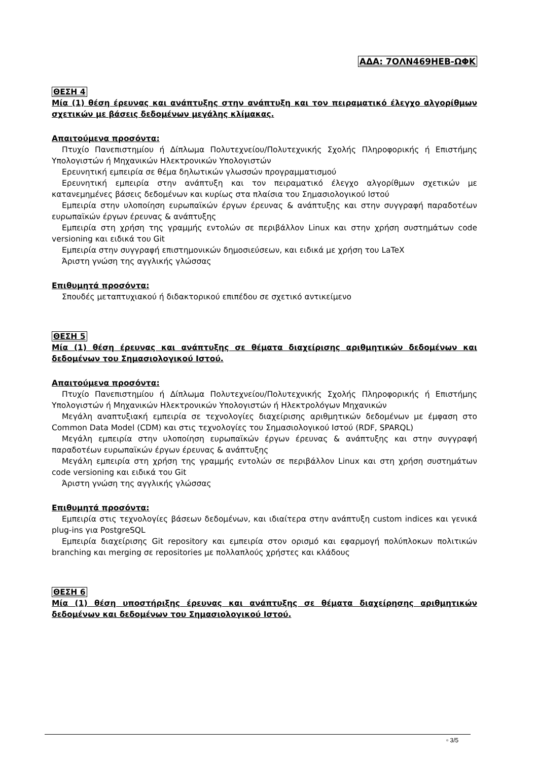ΑΔΑ: 7ΟΛΝ469ΗΕΒ-ΩΦΚ
ΘΕΣΗ 4
Μία (1) θέση έρευνας και ανάπτυξης στην ανάπτυξη και τον πειραματικό έλεγχο αλγορίθμων σχετικών με βάσεις δεδομένων μεγάλης κλίμακας.
Απαιτούμενα προσόντα:
Πτυχίο Πανεπιστημίου ή Δίπλωμα Πολυτεχνείου/Πολυτεχνικής Σχολής Πληροφορικής ή Επιστήμης Υπολογιστών ή Μηχανικών Ηλεκτρονικών Υπολογιστών
Ερευνητική εμπειρία σε θέμα δηλωτικών γλωσσών προγραμματισμού
Ερευνητική εμπειρία στην ανάπτυξη και τον πειραματικό έλεγχο αλγορίθμων σχετικών με κατανεμημένες βάσεις δεδομένων και κυρίως στα πλαίσια του Σημασιολογικού Ιστού
Εμπειρία στην υλοποίηση ευρωπαϊκών έργων έρευνας & ανάπτυξης και στην συγγραφή παραδοτέων ευρωπαϊκών έργων έρευνας & ανάπτυξης
Εμπειρία στη χρήση της γραμμής εντολών σε περιβάλλον Linux και στην χρήση συστημάτων code versioning και ειδικά του Git
Εμπειρία στην συγγραφή επιστημονικών δημοσιεύσεων, και ειδικά με χρήση του LaTeX
Άριστη γνώση της αγγλικής γλώσσας
Επιθυμητά προσόντα:
Σπουδές μεταπτυχιακού ή διδακτορικού επιπέδου σε σχετικό αντικείμενο
ΘΕΣΗ 5
Μία (1) θέση έρευνας και ανάπτυξης σε θέματα διαχείρισης αριθμητικών δεδομένων και δεδομένων του Σημασιολογικού Ιστού.
Απαιτούμενα προσόντα:
Πτυχίο Πανεπιστημίου ή Δίπλωμα Πολυτεχνείου/Πολυτεχνικής Σχολής Πληροφορικής ή Επιστήμης Υπολογιστών ή Μηχανικών Ηλεκτρονικών Υπολογιστών ή Ηλεκτρολόγων Μηχανικών
Μεγάλη αναπτυξιακή εμπειρία σε τεχνολογίες διαχείρισης αριθμητικών δεδομένων με έμφαση στο Common Data Model (CDM) και στις τεχνολογίες του Σημασιολογικού Ιστού (RDF, SPARQL)
Μεγάλη εμπειρία στην υλοποίηση ευρωπαϊκών έργων έρευνας & ανάπτυξης και στην συγγραφή παραδοτέων ευρωπαϊκών έργων έρευνας & ανάπτυξης
Μεγάλη εμπειρία στη χρήση της γραμμής εντολών σε περιβάλλον Linux και στη χρήση συστημάτων code versioning και ειδικά του Git
Άριστη γνώση της αγγλικής γλώσσας
Επιθυμητά προσόντα:
Εμπειρία στις τεχνολογίες βάσεων δεδομένων, και ιδιαίτερα στην ανάπτυξη custom indices και γενικά plug-ins για PostgreSQL
Εμπειρία διαχείρισης Git repository και εμπειρία στον ορισμό και εφαρμογή πολύπλοκων πολιτικών branching και merging σε repositories με πολλαπλούς χρήστες και κλάδους
ΘΕΣΗ 6
Μία (1) θέση υποστήριξης έρευνας και ανάπτυξης σε θέματα διαχείρησης αριθμητικών δεδομένων και δεδομένων του Σημασιολογικού Ιστού.
▫ 3/5